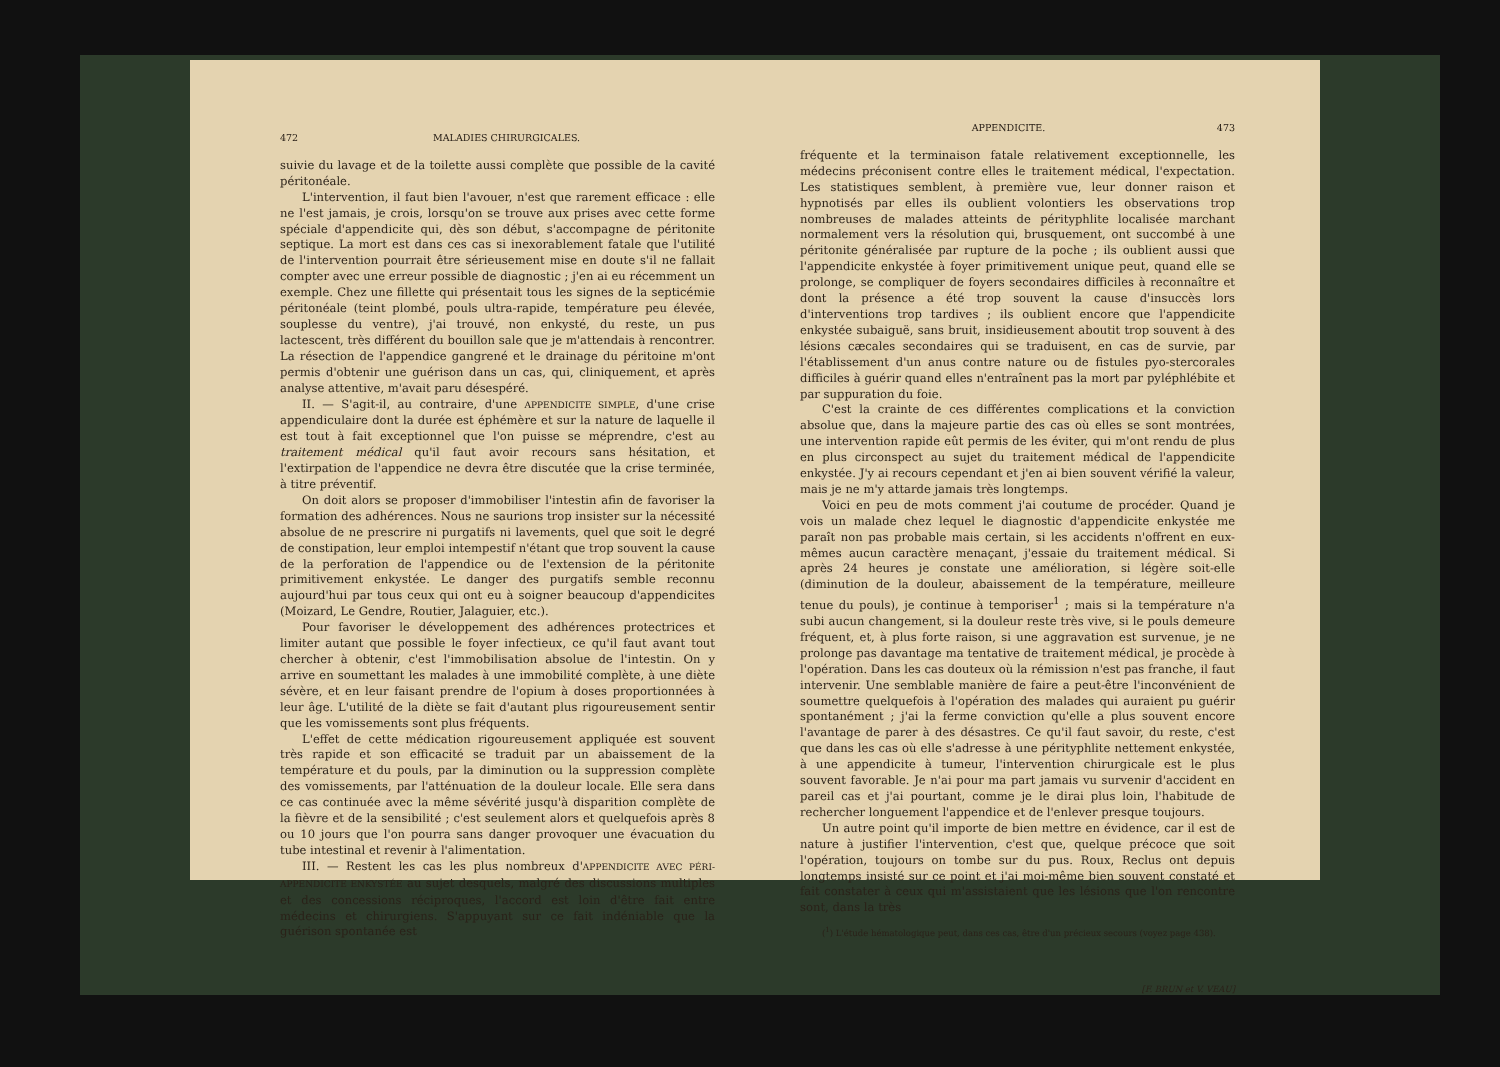472 MALADIES CHIRURGICALES.
suivie du lavage et de la toilette aussi complète que possible de la cavité péritonéale.
L'intervention, il faut bien l'avouer, n'est que rarement efficace : elle ne l'est jamais, je crois, lorsqu'on se trouve aux prises avec cette forme spéciale d'appendicite qui, dès son début, s'accompagne de péritonite septique. La mort est dans ces cas si inexorablement fatale que l'utilité de l'intervention pourrait être sérieusement mise en doute s'il ne fallait compter avec une erreur possible de diagnostic ; j'en ai eu récemment un exemple. Chez une fillette qui présentait tous les signes de la septicémie péritonéale (teint plombé, pouls ultra-rapide, température peu élevée, souplesse du ventre), j'ai trouvé, non enkysté, du reste, un pus lactescent, très différent du bouillon sale que je m'attendais à rencontrer. La résection de l'appendice gangrené et le drainage du péritoine m'ont permis d'obtenir une guérison dans un cas, qui, cliniquement, et après analyse attentive, m'avait paru désespéré.
II. — S'agit-il, au contraire, d'une APPENDICITE SIMPLE, d'une crise appendiculaire dont la durée est éphémère et sur la nature de laquelle il est tout à fait exceptionnel que l'on puisse se méprendre, c'est au traitement médical qu'il faut avoir recours sans hésitation, et l'extirpation de l'appendice ne devra être discutée que la crise terminée, à titre préventif.
On doit alors se proposer d'immobiliser l'intestin afin de favoriser la formation des adhérences. Nous ne saurions trop insister sur la nécessité absolue de ne prescrire ni purgatifs ni lavements, quel que soit le degré de constipation, leur emploi intempestif n'étant que trop souvent la cause de la perforation de l'appendice ou de l'extension de la péritonite primitivement enkystée. Le danger des purgatifs semble reconnu aujourd'hui par tous ceux qui ont eu à soigner beaucoup d'appendicites (Moizard, Le Gendre, Routier, Jalaguier, etc.).
Pour favoriser le développement des adhérences protectrices et limiter autant que possible le foyer infectieux, ce qu'il faut avant tout chercher à obtenir, c'est l'immobilisation absolue de l'intestin. On y arrive en soumettant les malades à une immobilité complète, à une diète sévère, et en leur faisant prendre de l'opium à doses proportionnées à leur âge. L'utilité de la diète se fait d'autant plus rigoureusement sentir que les vomissements sont plus fréquents.
L'effet de cette médication rigoureusement appliquée est souvent très rapide et son efficacité se traduit par un abaissement de la température et du pouls, par la diminution ou la suppression complète des vomissements, par l'atténuation de la douleur locale. Elle sera dans ce cas continuée avec la même sévérité jusqu'à disparition complète de la fièvre et de la sensibilité ; c'est seulement alors et quelquefois après 8 ou 10 jours que l'on pourra sans danger provoquer une évacuation du tube intestinal et revenir à l'alimentation.
III. — Restent les cas les plus nombreux d'APPENDICITE AVEC PÉRI-APPENDICITE ENKYSTÉE au sujet desquels, malgré des discussions multiples et des concessions réciproques, l'accord est loin d'être fait entre médecins et chirurgiens. S'appuyant sur ce fait indéniable que la guérison spontanée est
APPENDICITE. 473
fréquente et la terminaison fatale relativement exceptionnelle, les médecins préconisent contre elles le traitement médical, l'expectation. Les statistiques semblent, à première vue, leur donner raison et hypnotisés par elles ils oublient volontiers les observations trop nombreuses de malades atteints de pérityphlite localisée marchant normalement vers la résolution qui, brusquement, ont succombé à une péritonite généralisée par rupture de la poche ; ils oublient aussi que l'appendicite enkystée à foyer primitivement unique peut, quand elle se prolonge, se compliquer de foyers secondaires difficiles à reconnaître et dont la présence a été trop souvent la cause d'insuccès lors d'interventions trop tardives ; ils oublient encore que l'appendicite enkystée subaiguë, sans bruit, insidieusement aboutit trop souvent à des lésions cæcales secondaires qui se traduisent, en cas de survie, par l'établissement d'un anus contre nature ou de fistules pyo-stercorales difficiles à guérir quand elles n'entraînent pas la mort par pyléphlébite et par suppuration du foie.
C'est la crainte de ces différentes complications et la conviction absolue que, dans la majeure partie des cas où elles se sont montrées, une intervention rapide eût permis de les éviter, qui m'ont rendu de plus en plus circonspect au sujet du traitement médical de l'appendicite enkystée. J'y ai recours cependant et j'en ai bien souvent vérifié la valeur, mais je ne m'y attarde jamais très longtemps.
Voici en peu de mots comment j'ai coutume de procéder. Quand je vois un malade chez lequel le diagnostic d'appendicite enkystée me paraît non pas probable mais certain, si les accidents n'offrent en eux-mêmes aucun caractère menaçant, j'essaie du traitement médical. Si après 24 heures je constate une amélioration, si légère soit-elle (diminution de la douleur, abaissement de la température, meilleure tenue du pouls), je continue à temporiser<sup>1</sup> ; mais si la température n'a subi aucun changement, si la douleur reste très vive, si le pouls demeure fréquent, et, à plus forte raison, si une aggravation est survenue, je ne prolonge pas davantage ma tentative de traitement médical, je procède à l'opération. Dans les cas douteux où la rémission n'est pas franche, il faut intervenir. Une semblable manière de faire a peut-être l'inconvénient de soumettre quelquefois à l'opération des malades qui auraient pu guérir spontanément ; j'ai la ferme conviction qu'elle a plus souvent encore l'avantage de parer à des désastres. Ce qu'il faut savoir, du reste, c'est que dans les cas où elle s'adresse à une pérityphlite nettement enkystée, à une appendicite à tumeur, l'intervention chirurgicale est le plus souvent favorable. Je n'ai pour ma part jamais vu survenir d'accident en pareil cas et j'ai pourtant, comme je le dirai plus loin, l'habitude de rechercher longuement l'appendice et de l'enlever presque toujours.
Un autre point qu'il importe de bien mettre en évidence, car il est de nature à justifier l'intervention, c'est que, quelque précoce que soit l'opération, toujours on tombe sur du pus. Roux, Reclus ont depuis longtemps insisté sur ce point et j'ai moi-même bien souvent constaté et fait constater à ceux qui m'assistaient que les lésions que l'on rencontre sont, dans la très
(<sup>1</sup>) L'étude hématologique peut, dans ces cas, être d'un précieux secours (voyez page 438).
[F. BRUN et V. VEAU]